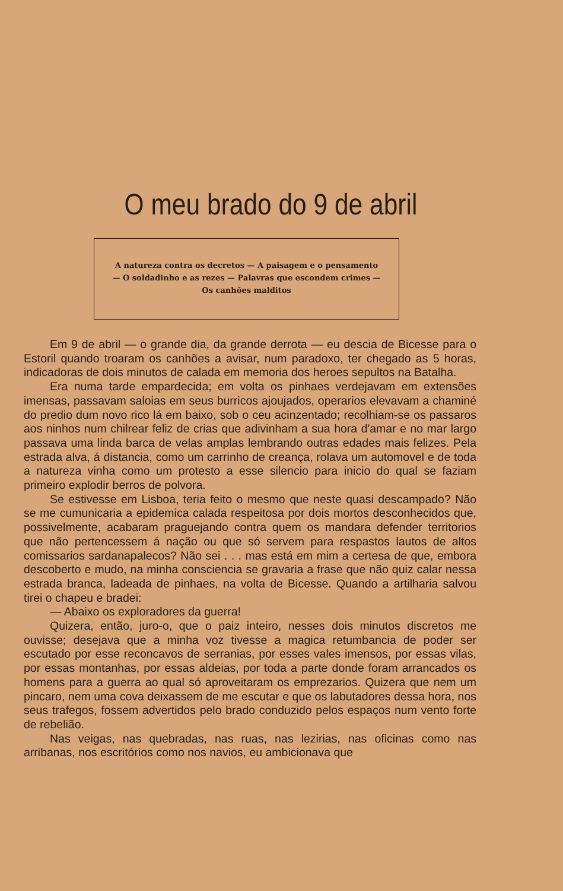O meu brado do 9 de abril
A natureza contra os decretos — A paisagem e o pensamento — O soldadinho e as rezes — Palavras que escondem crimes — Os canhões malditos
Em 9 de abril — o grande dia, da grande derrota — eu descia de Bicesse para o Estoril quando troaram os canhões a avisar, num paradoxo, ter chegado as 5 horas, indicadoras de dois minutos de calada em memoria dos heroes sepultos na Batalha.
Era numa tarde empardecida; em volta os pinhaes verdejavam em extensões imensas, passavam saloias em seus burricos ajoujados, operarios elevavam a chaminé do predio dum novo rico lá em baixo, sob o ceu acinzentado; recolhiam-se os passaros aos ninhos num chilrear feliz de crias que adivinham a sua hora d'amar e no mar largo passava uma linda barca de velas amplas lembrando outras edades mais felizes. Pela estrada alva, á distancia, como um carrinho de creança, rolava um automovel e de toda a natureza vinha como um protesto a esse silencio para inicio do qual se faziam primeiro explodir berros de polvora.
Se estivesse em Lisboa, teria feito o mesmo que neste quasi descampado? Não se me cumunicaria a epidemica calada respeitosa por dois mortos desconhecidos que, possivelmente, acabaram praguejando contra quem os mandara defender territorios que não pertencessem á nação ou que só servem para respastos lautos de altos comissarios sardanapalecos? Não sei . . . mas está em mim a certesa de que, embora descoberto e mudo, na minha consciencia se gravaria a frase que não quiz calar nessa estrada branca, ladeada de pinhaes, na volta de Bicesse. Quando a artilharia salvou tirei o chapeu e bradei:
— Abaixo os exploradores da guerra!
Quizera, então, juro-o, que o paiz inteiro, nesses dois minutos discretos me ouvisse; desejava que a minha voz tivesse a magica retumbancia de poder ser escutado por esse reconcavos de serranias, por esses vales imensos, por essas vilas, por essas montanhas, por essas aldeias, por toda a parte donde foram arrancados os homens para a guerra ao qual só aproveitaram os emprezarios. Quizera que nem um pincaro, nem uma cova deixassem de me escutar e que os labutadores dessa hora, nos seus trafegos, fossem advertidos pelo brado conduzido pelos espaços num vento forte de rebelião.
Nas veigas, nas quebradas, nas ruas, nas lezirias, nas oficinas como nas arribanas, nos escritórios como nos navios, eu ambicionava que